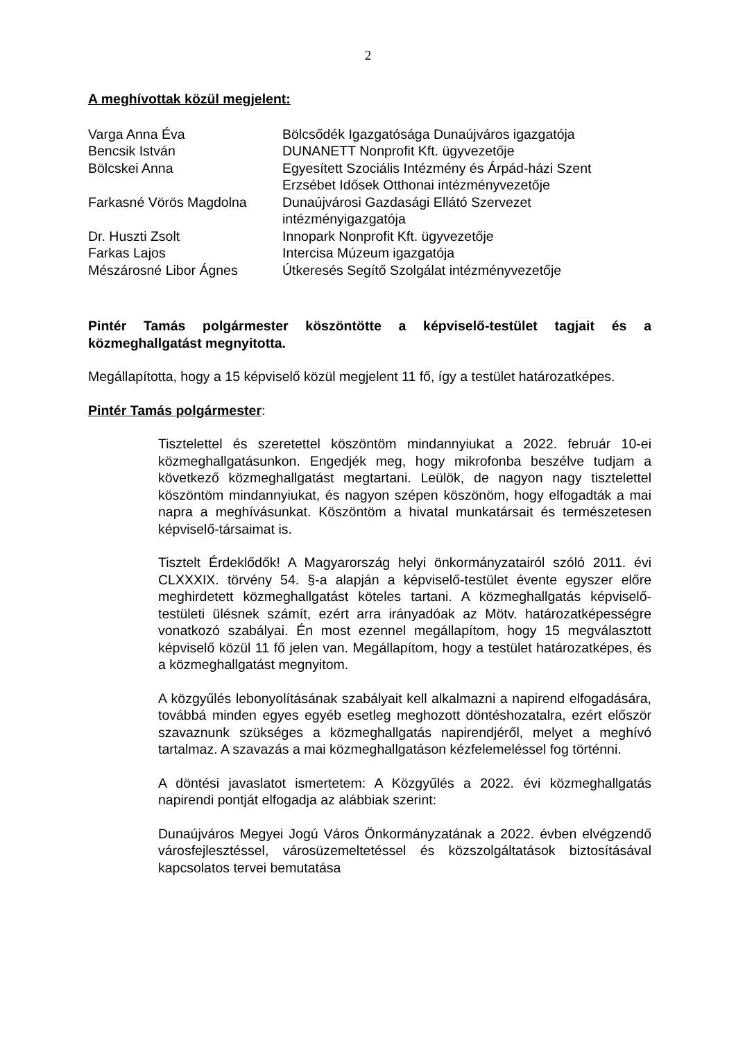2
A meghívottak közül megjelent:
| Varga Anna Éva | Bölcsődék Igazgatósága Dunaújváros igazgatója |
| Bencsik István | DUNANETT Nonprofit Kft. ügyvezetője |
| Bölcskei Anna | Egyesített Szociális Intézmény és Árpád-házi Szent Erzsébet Idősek Otthonai intézményvezetője |
| Farkasné Vörös Magdolna | Dunaújvárosi Gazdasági Ellátó Szervezet intézményigazgatója |
| Dr. Huszti Zsolt | Innopark Nonprofit Kft. ügyvezetője |
| Farkas Lajos | Intercisa Múzeum igazgatója |
| Mészárosné Libor Ágnes | Útkeresés Segítő Szolgálat intézményvezetője |
Pintér Tamás polgármester köszöntötte a képviselő-testület tagjait és a közmeghallgatást megnyitotta.
Megállapította, hogy a 15 képviselő közül megjelent 11 fő, így a testület határozatképes.
Pintér Tamás polgármester:
Tisztelettel és szeretettel köszöntöm mindannyiukat a 2022. február 10-ei közmeghallgatásunkon. Engedjék meg, hogy mikrofonba beszélve tudjam a következő közmeghallgatást megtartani. Leülök, de nagyon nagy tisztelettel köszöntöm mindannyiukat, és nagyon szépen köszönöm, hogy elfogadták a mai napra a meghívásunkat. Köszöntöm a hivatal munkatársait és természetesen képviselő-társaimat is.
Tisztelt Érdeklődők! A Magyarország helyi önkormányzatairól szóló 2011. évi CLXXXIX. törvény 54. §-a alapján a képviselő-testület évente egyszer előre meghirdetett közmeghallgatást köteles tartani. A közmeghallgatás képviselő-testületi ülésnek számít, ezért arra irányadóak az Mötv. határozatképességre vonatkozó szabályai. Én most ezennel megállapítom, hogy 15 megválasztott képviselő közül 11 fő jelen van. Megállapítom, hogy a testület határozatképes, és a közmeghallgatást megnyitom.
A közgyűlés lebonyolításának szabályait kell alkalmazni a napirend elfogadására, továbbá minden egyes egyéb esetleg meghozott döntéshozatalra, ezért először szavaznunk szükséges a közmeghallgatás napirendjéről, melyet a meghívó tartalmaz. A szavazás a mai közmeghallgatáson kézfelemeléssel fog történni.
A döntési javaslatot ismertetem: A Közgyűlés a 2022. évi közmeghallgatás napirendi pontját elfogadja az alábbiak szerint:
Dunaújváros Megyei Jogú Város Önkormányzatának a 2022. évben elvégzendő városfejlesztéssel, városüzemeltetéssel és közszolgáltatások biztosításával kapcsolatos tervei bemutatása